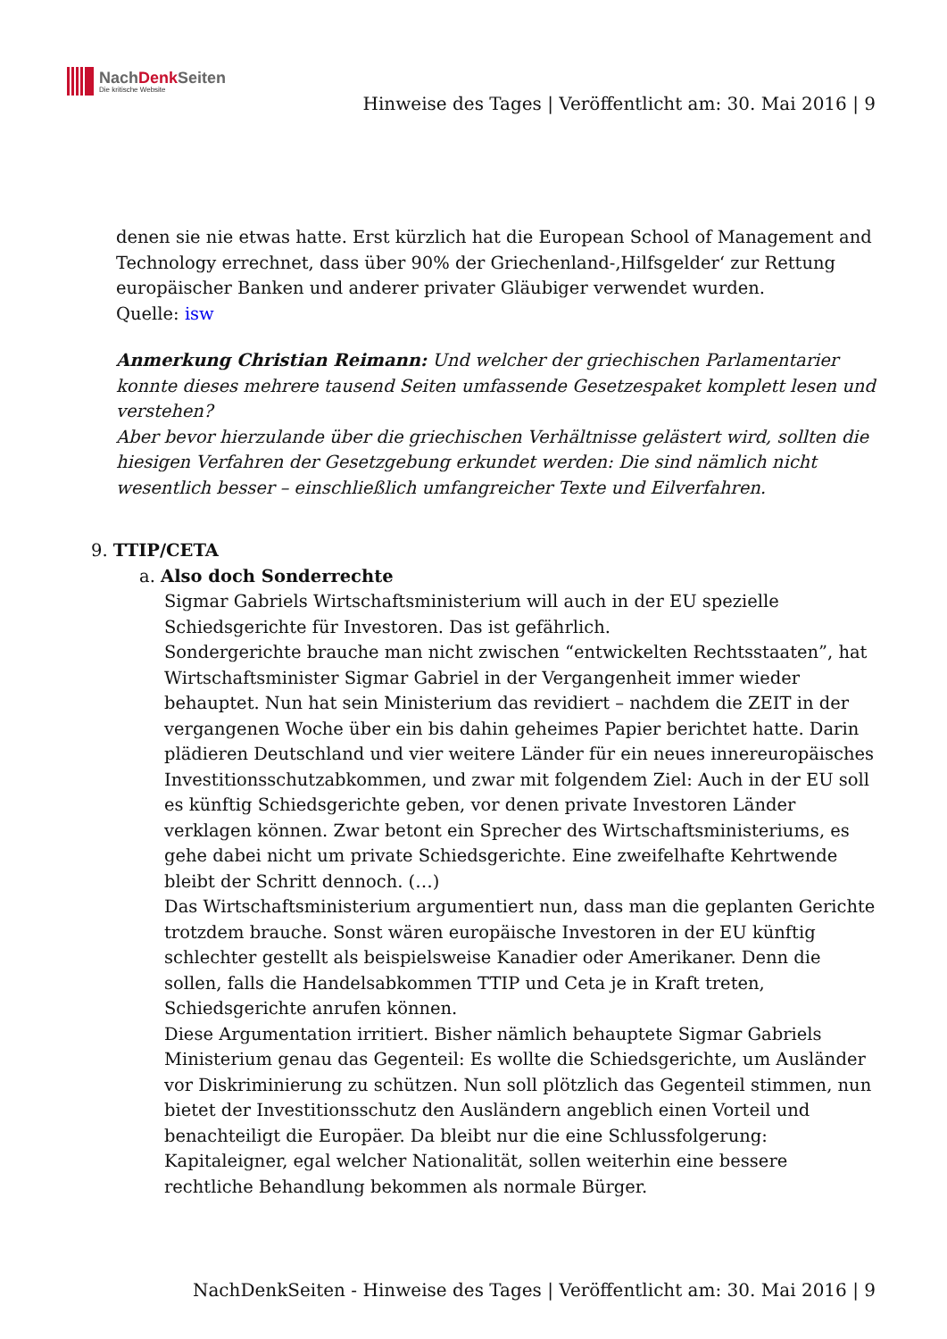NachDenk Seiten
Die kritische Website
Hinweise des Tages | Veröffentlicht am: 30. Mai 2016 | 9
denen sie nie etwas hatte. Erst kürzlich hat die European School of Management and Technology errechnet, dass über 90% der Griechenland-‚Hilfsgelder‘ zur Rettung europäischer Banken und anderer privater Gläubiger verwendet wurden.
Quelle: isw
Anmerkung Christian Reimann: Und welcher der griechischen Parlamentarier konnte dieses mehrere tausend Seiten umfassende Gesetzespaket komplett lesen und verstehen?
Aber bevor hierzulande über die griechischen Verhältnisse gelästert wird, sollten die hiesigen Verfahren der Gesetzgebung erkundet werden: Die sind nämlich nicht wesentlich besser – einschließlich umfangreicher Texte und Eilverfahren.
9. TTIP/CETA
a. Also doch Sonderrechte
Sigmar Gabriels Wirtschaftsministerium will auch in der EU spezielle Schiedsgerichte für Investoren. Das ist gefährlich.
Sondergerichte brauche man nicht zwischen “entwickelten Rechtsstaaten”, hat Wirtschaftsminister Sigmar Gabriel in der Vergangenheit immer wieder behauptet. Nun hat sein Ministerium das revidiert – nachdem die ZEIT in der vergangenen Woche über ein bis dahin geheimes Papier berichtet hatte. Darin plädieren Deutschland und vier weitere Länder für ein neues innereuropäisches Investitionsschutzabkommen, und zwar mit folgendem Ziel: Auch in der EU soll es künftig Schiedsgerichte geben, vor denen private Investoren Länder verklagen können. Zwar betont ein Sprecher des Wirtschaftsministeriums, es gehe dabei nicht um private Schiedsgerichte. Eine zweifelhafte Kehrtwende bleibt der Schritt dennoch. (…)
Das Wirtschaftsministerium argumentiert nun, dass man die geplanten Gerichte trotzdem brauche. Sonst wären europäische Investoren in der EU künftig schlechter gestellt als beispielsweise Kanadier oder Amerikaner. Denn die sollen, falls die Handelsabkommen TTIP und Ceta je in Kraft treten, Schiedsgerichte anrufen können.
Diese Argumentation irritiert. Bisher nämlich behauptete Sigmar Gabriels Ministerium genau das Gegenteil: Es wollte die Schiedsgerichte, um Ausländer vor Diskriminierung zu schützen. Nun soll plötzlich das Gegenteil stimmen, nun bietet der Investitionsschutz den Ausländern angeblich einen Vorteil und benachteiligt die Europäer. Da bleibt nur die eine Schlussfolgerung: Kapitaleigner, egal welcher Nationalität, sollen weiterhin eine bessere rechtliche Behandlung bekommen als normale Bürger.
NachDenkSeiten - Hinweise des Tages | Veröffentlicht am: 30. Mai 2016 | 9